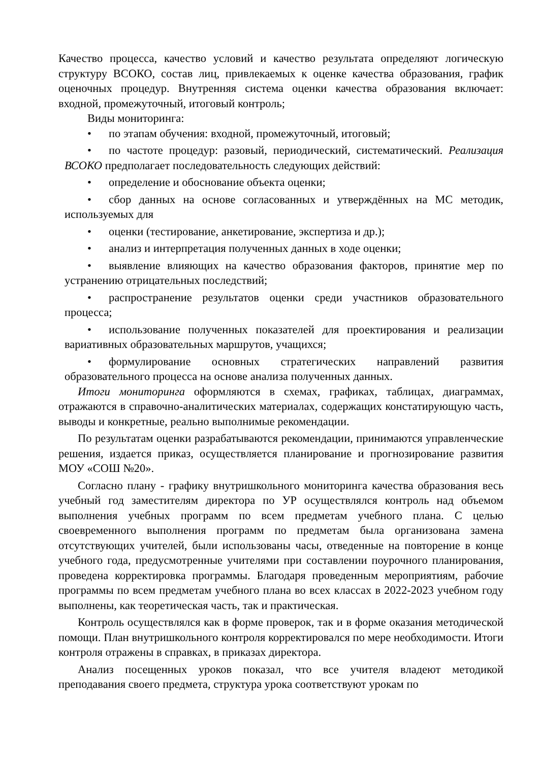Качество процесса, качество условий и качество результата определяют логическую структуру ВСОКО, состав лиц, привлекаемых к оценке качества образования, график оценочных процедур. Внутренняя система оценки качества образования включает: входной, промежуточный, итоговый контроль;
Виды мониторинга:
• по этапам обучения: входной, промежуточный, итоговый;
• по частоте процедур: разовый, периодический, систематический. Реализация ВСОКО предполагает последовательность следующих действий:
• определение и обоснование объекта оценки;
• сбор данных на основе согласованных и утверждённых на МС методик, используемых для
• оценки (тестирование, анкетирование, экспертиза и др.);
• анализ и интерпретация полученных данных в ходе оценки;
• выявление влияющих на качество образования факторов, принятие мер по устранению отрицательных последствий;
• распространение результатов оценки среди участников образовательного процесса;
• использование полученных показателей для проектирования и реализации вариативных образовательных маршрутов, учащихся;
• формулирование основных стратегических направлений развития образовательного процесса на основе анализа полученных данных.
Итоги мониторинга оформляются в схемах, графиках, таблицах, диаграммах, отражаются в справочно-аналитических материалах, содержащих констатирующую часть, выводы и конкретные, реально выполнимые рекомендации.
По результатам оценки разрабатываются рекомендации, принимаются управленческие решения, издается приказ, осуществляется планирование и прогнозирование развития МОУ «СОШ №20».
Согласно плану - графику внутришкольного мониторинга качества образования весь учебный год заместителям директора по УР осуществлялся контроль над объемом выполнения учебных программ по всем предметам учебного плана. С целью своевременного выполнения программ по предметам была организована замена отсутствующих учителей, были использованы часы, отведенные на повторение в конце учебного года, предусмотренные учителями при составлении поурочного планирования, проведена корректировка программы. Благодаря проведенным мероприятиям, рабочие программы по всем предметам учебного плана во всех классах в 2022-2023 учебном году выполнены, как теоретическая часть, так и практическая.
Контроль осуществлялся как в форме проверок, так и в форме оказания методической помощи. План внутришкольного контроля корректировался по мере необходимости. Итоги контроля отражены в справках, в приказах директора.
Анализ посещенных уроков показал, что все учителя владеют методикой преподавания своего предмета, структура урока соответствуют урокам по